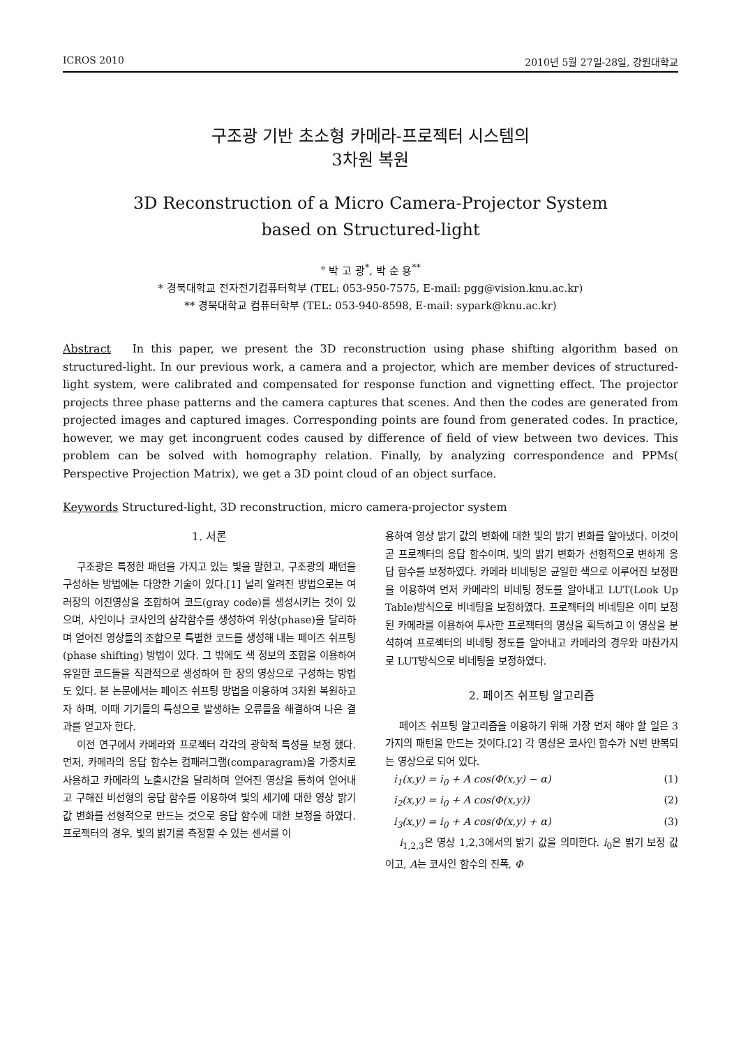ICROS 2010 2010년 5월 27일-28일, 강원대학교
구조광 기반 초소형 카메라-프로젝터 시스템의
3차원 복원
3D Reconstruction of a Micro Camera-Projector System
based on Structured-light
° 박 고 광<sup>*</sup>, 박 순 용<sup>**</sup>
* 경북대학교 전자전기컴퓨터학부 (TEL: 053-950-7575, E-mail: pgg@vision.knu.ac.kr)
** 경북대학교 컴퓨터학부 (TEL: 053-940-8598, E-mail: sypark@knu.ac.kr)
Abstract In this paper, we present the 3D reconstruction using phase shifting algorithm based on structured-light. In our previous work, a camera and a projector, which are member devices of structured-light system, were calibrated and compensated for response function and vignetting effect. The projector projects three phase patterns and the camera captures that scenes. And then the codes are generated from projected images and captured images. Corresponding points are found from generated codes. In practice, however, we may get incongruent codes caused by difference of field of view between two devices. This problem can be solved with homography relation. Finally, by analyzing correspondence and PPMs( Perspective Projection Matrix), we get a 3D point cloud of an object surface.
Keywords Structured-light, 3D reconstruction, micro camera-projector system
1. 서론
구조광은 특정한 패턴을 가지고 있는 빛을 말한고, 구조광의 패턴을 구성하는 방법에는 다양한 기술이 있다.[1] 널리 알려진 방법으로는 여러장의 이진영상을 조합하여 코드(gray code)를 생성시키는 것이 있으며, 사인이나 코사인의 삼각함수를 생성하여 위상(phase)을 달리하며 얻어진 영상들의 조합으로 특별한 코드를 생성해 내는 페이즈 쉬프팅(phase shifting) 방법이 있다. 그 밖에도 색 정보의 조합을 이용하여 유일한 코드들을 직관적으로 생성하여 한 장의 영상으로 구성하는 방법도 있다. 본 논문에서는 페이즈 쉬프팅 방법을 이용하여 3차원 복원하고자 하며, 이때 기기들의 특성으로 발생하는 오류들을 해결하여 나은 결과를 얻고자 한다.
이전 연구에서 카메라와 프로젝터 각각의 광학적 특성을 보정 했다. 먼저, 카메라의 응답 함수는 컴패러그램(comparagram)을 가중치로 사용하고 카메라의 노출시간을 달리하며 얻어진 영상을 통하여 얻어내고 구해진 비선형의 응답 함수를 이용하여 빛의 세기에 대한 영상 밝기 값 변화를 선형적으로 만드는 것으로 응답 함수에 대한 보정을 하였다. 프로젝터의 경우, 빛의 밝기를 측정할 수 있는 센서를 이
용하여 영상 밝기 값의 변화에 대한 빛의 밝기 변화를 알아냈다. 이것이 곧 프로젝터의 응답 함수이며, 빛의 밝기 변화가 선형적으로 변하게 응답 함수를 보정하였다. 카메라 비네팅은 균일한 색으로 이루어진 보정판을 이용하여 먼저 카메라의 비네팅 정도를 알아내고 LUT(Look Up Table)방식으로 비네팅을 보정하였다. 프로젝터의 비네팅은 이미 보정된 카메라를 이용하여 투사한 프로젝터의 영상을 획득하고 이 영상을 분석하여 프로젝터의 비네팅 정도를 알아내고 카메라의 경우와 마찬가지로 LUT방식으로 비네팅을 보정하였다.
2. 페이즈 쉬프팅 알고리즘
페이즈 쉬프팅 알고리즘을 이용하기 위해 가장 먼저 해야 할 일은 3가지의 패턴을 만드는 것이다.[2] 각 영상은 코사인 함수가 N번 반복되는 영상으로 되어 있다.
i<sub>1</sub>(x,y) = i<sub>0</sub> + A cos(Φ(x,y) − α) (1)
i<sub>2</sub>(x,y) = i<sub>0</sub> + A cos(Φ(x,y)) (2)
i<sub>3</sub>(x,y) = i<sub>0</sub> + A cos(Φ(x,y) + α) (3)
i<sub>1,2,3</sub>은 영상 1,2,3에서의 밝기 값을 의미한다. i<sub>0</sub>은 밝기 보정 값이고, A는 코사인 함수의 진폭, Φ